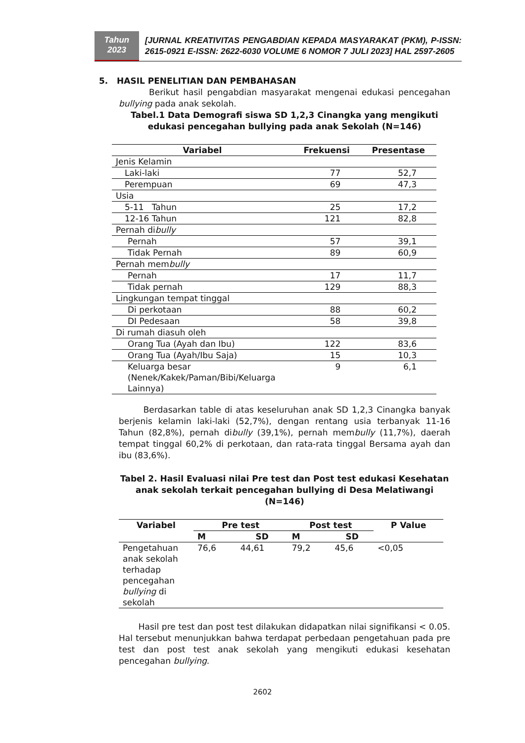Tahun
2023
[JURNAL KREATIVITAS PENGABDIAN KEPADA MASYARAKAT (PKM), P-ISSN: 2615-0921 E-ISSN: 2622-6030 VOLUME 6 NOMOR 7 JULI 2023] HAL 2597-2605
5. HASIL PENELITIAN DAN PEMBAHASAN
Berikut hasil pengabdian masyarakat mengenai edukasi pencegahan bullying pada anak sekolah.
Tabel.1 Data Demografi siswa SD 1,2,3 Cinangka yang mengikuti edukasi pencegahan bullying pada anak Sekolah (N=146)
| Variabel | Frekuensi | Presentase |
| --- | --- | --- |
| Jenis Kelamin | | |
| Laki-laki | 77 | 52,7 |
| Perempuan | 69 | 47,3 |
| Usia | | |
| 5-11 Tahun | 25 | 17,2 |
| 12-16 Tahun | 121 | 82,8 |
| Pernah di bully | | |
| Pernah | 57 | 39,1 |
| Tidak Pernah | 89 | 60,9 |
| Pernah mem bully | | |
| Pernah | 17 | 11,7 |
| Tidak pernah | 129 | 88,3 |
| Lingkungan tempat tinggal | | |
| Di perkotaan | 88 | 60,2 |
| DI Pedesaan | 58 | 39,8 |
| Di rumah diasuh oleh | | |
| Orang Tua (Ayah dan Ibu) | 122 | 83,6 |
| Orang Tua (Ayah/Ibu Saja) | 15 | 10,3 |
| Keluarga besar (Nenek/Kakek/Paman/Bibi/Keluarga Lainnya) | 9 | 6,1 |
Berdasarkan table di atas keseluruhan anak SD 1,2,3 Cinangka banyak berjenis kelamin laki-laki (52,7%), dengan rentang usia terbanyak 11-16 Tahun (82,8%), pernah dibully (39,1%), pernah membully (11,7%), daerah tempat tinggal 60,2% di perkotaan, dan rata-rata tinggal Bersama ayah dan ibu (83,6%).
Tabel 2. Hasil Evaluasi nilai Pre test dan Post test edukasi Kesehatan anak sekolah terkait pencegahan bullying di Desa Melatiwangi (N=146)
| Variabel | Pre test | | Post test | | P Value |
| --- | --- | --- | --- | --- | --- |
| | M | SD | M | SD | |
| Pengetahuan anak sekolah terhadap pencegahan bullying di sekolah | 76,6 | 44,61 | 79,2 | 45,6 | <0,05 |
Hasil pre test dan post test dilakukan didapatkan nilai signifikansi < 0.05. Hal tersebut menunjukkan bahwa terdapat perbedaan pengetahuan pada pre test dan post test anak sekolah yang mengikuti edukasi kesehatan pencegahan bullying.
2602